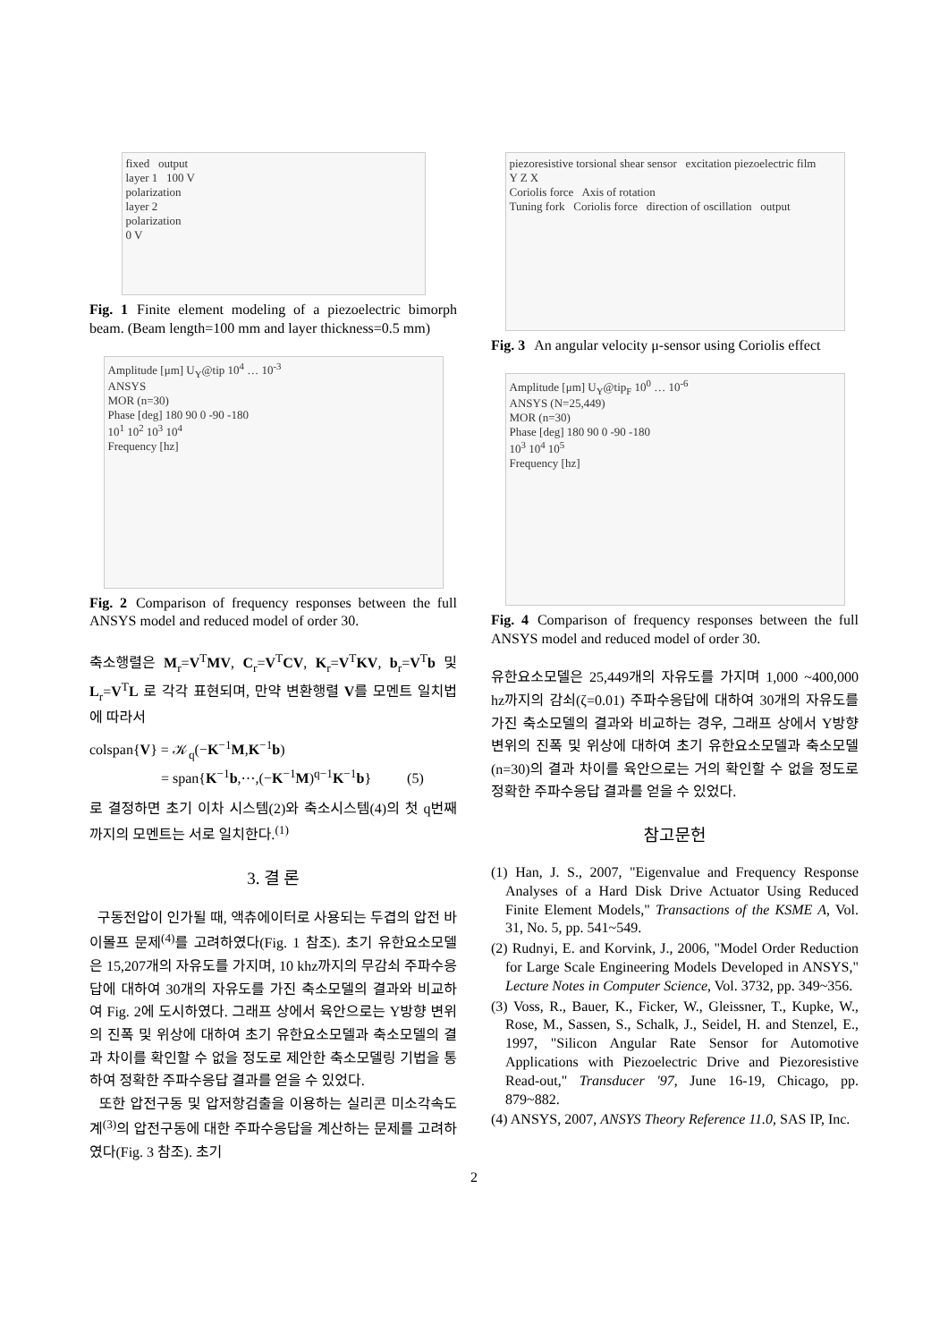fixed output
layer 1 100 V
polarization
layer 2
polarization
0 V
Fig. 1 Finite element modeling of a piezoelectric bimorph beam. (Beam length=100 mm and layer thickness=0.5 mm)
Amplitude [μm] U<sub>Y</sub>@tip 10<sup>4</sup> … 10<sup>-3</sup>
ANSYS
MOR (n=30)
Phase [deg] 180 90 0 -90 -180
10<sup>1</sup> 10<sup>2</sup> 10<sup>3</sup> 10<sup>4</sup>
Frequency [hz]
Fig. 2 Comparison of frequency responses between the full ANSYS model and reduced model of order 30.
축소행렬은 M<sub>r</sub>=V<sup>T</sup>MV, C<sub>r</sub>=V<sup>T</sup>CV, K<sub>r</sub>=V<sup>T</sup>KV, b<sub>r</sub>=V<sup>T</sup>b 및 L<sub>r</sub>=V<sup>T</sup>L 로 각각 표현되며, 만약 변환행렬 V를 모멘트 일치법에 따라서
colspan{V} = 𝒦<sub>q</sub>(−K<sup>−1</sup>M,K<sup>−1</sup>b)
= span{K<sup>−1</sup>b,⋯,(−K<sup>−1</sup>M)<sup>q−1</sup>K<sup>−1</sup>b} (5)
로 결정하면 초기 이차 시스템(2)와 축소시스템(4)의 첫 q번째까지의 모멘트는 서로 일치한다.<sup>(1)</sup>
3. 결 론
구동전압이 인가될 때, 액츄에이터로 사용되는 두겹의 압전 바이몰프 문제<sup>(4)</sup>를 고려하였다(Fig. 1 참조). 초기 유한요소모델은 15,207개의 자유도를 가지며, 10 khz까지의 무감쇠 주파수응답에 대하여 30개의 자유도를 가진 축소모델의 결과와 비교하여 Fig. 2에 도시하였다. 그래프 상에서 육안으로는 Y방향 변위의 진폭 및 위상에 대하여 초기 유한요소모델과 축소모델의 결과 차이를 확인할 수 없을 정도로 제안한 축소모델링 기법을 통하여 정확한 주파수응답 결과를 얻을 수 있었다.
또한 압전구동 및 압저항검출을 이용하는 실리콘 미소각속도계<sup>(3)</sup>의 압전구동에 대한 주파수응답을 계산하는 문제를 고려하였다(Fig. 3 참조). 초기
piezoresistive torsional shear sensor excitation piezoelectric film
Y Z X
Coriolis force Axis of rotation
Tuning fork Coriolis force direction of oscillation output
Fig. 3 An angular velocity μ-sensor using Coriolis effect
Amplitude [μm] U<sub>Y</sub>@tip<sub>F</sub> 10<sup>0</sup> … 10<sup>-6</sup>
ANSYS (N=25,449)
MOR (n=30)
Phase [deg] 180 90 0 -90 -180
10<sup>3</sup> 10<sup>4</sup> 10<sup>5</sup>
Frequency [hz]
Fig. 4 Comparison of frequency responses between the full ANSYS model and reduced model of order 30.
유한요소모델은 25,449개의 자유도를 가지며 1,000 ~400,000 hz까지의 감쇠(ζ=0.01) 주파수응답에 대하여 30개의 자유도를 가진 축소모델의 결과와 비교하는 경우, 그래프 상에서 Y방향 변위의 진폭 및 위상에 대하여 초기 유한요소모델과 축소모델(n=30)의 결과 차이를 육안으로는 거의 확인할 수 없을 정도로 정확한 주파수응답 결과를 얻을 수 있었다.
참고문헌
(1) Han, J. S., 2007, "Eigenvalue and Frequency Response Analyses of a Hard Disk Drive Actuator Using Reduced Finite Element Models," Transactions of the KSME A, Vol. 31, No. 5, pp. 541~549.
(2) Rudnyi, E. and Korvink, J., 2006, "Model Order Reduction for Large Scale Engineering Models Developed in ANSYS," Lecture Notes in Computer Science, Vol. 3732, pp. 349~356.
(3) Voss, R., Bauer, K., Ficker, W., Gleissner, T., Kupke, W., Rose, M., Sassen, S., Schalk, J., Seidel, H. and Stenzel, E., 1997, "Silicon Angular Rate Sensor for Automotive Applications with Piezoelectric Drive and Piezoresistive Read-out," Transducer '97, June 16-19, Chicago, pp. 879~882.
(4) ANSYS, 2007, ANSYS Theory Reference 11.0, SAS IP, Inc.
2